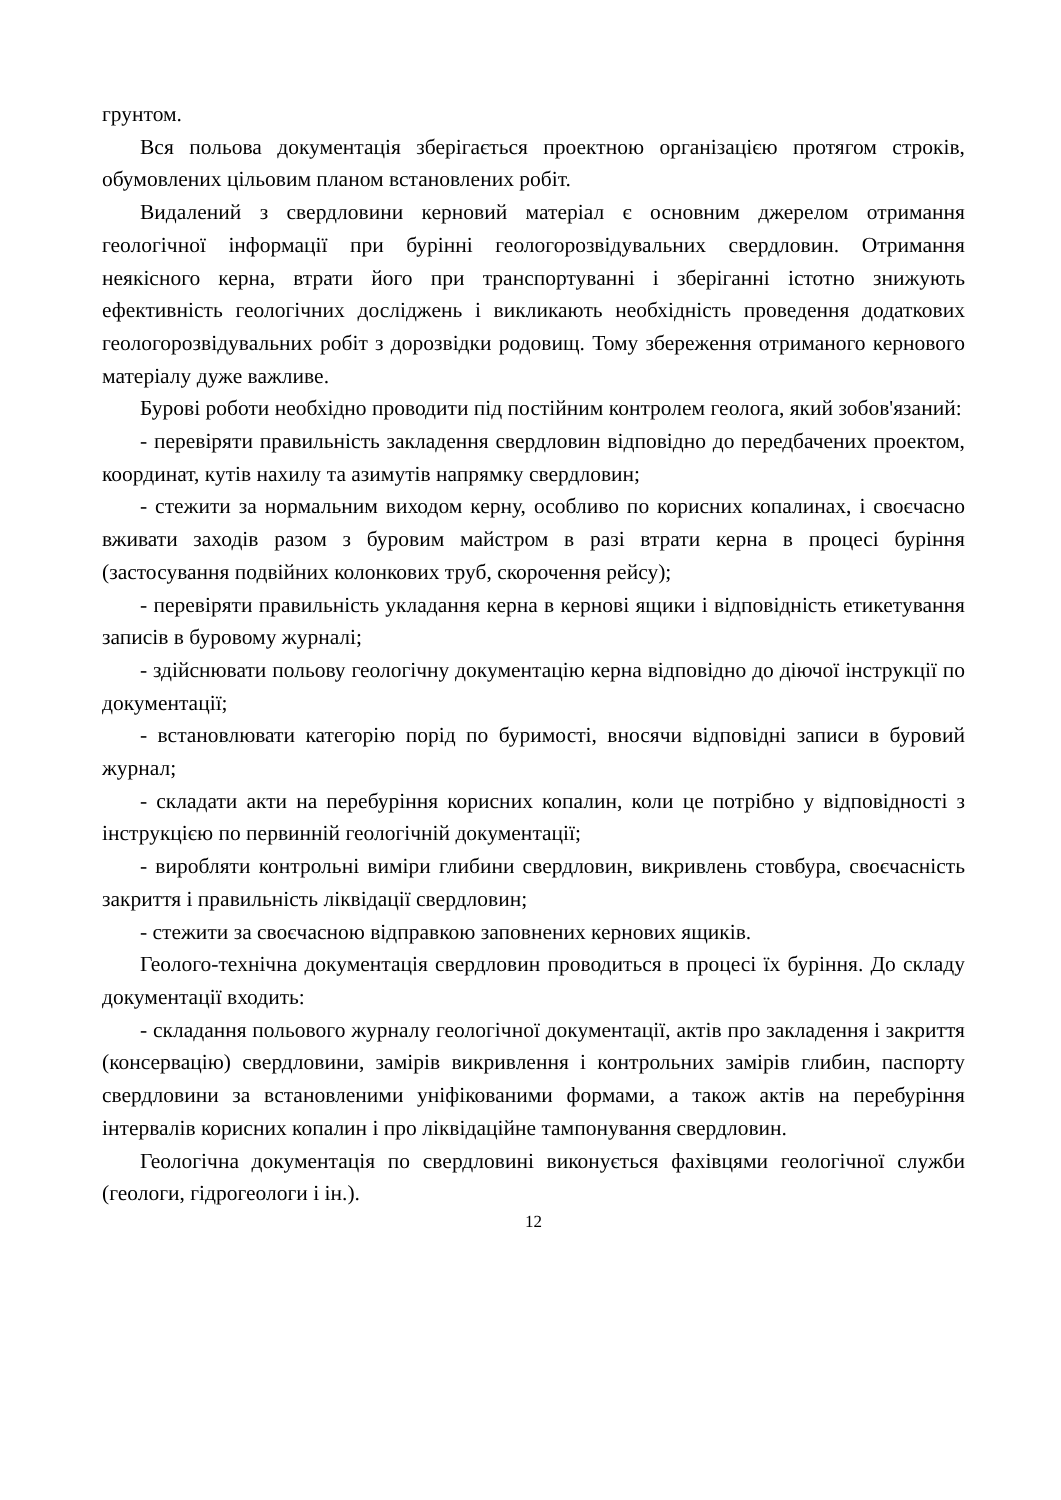грунтом.
Вся польова документація зберігається проектною організацією протягом строків, обумовлених цільовим планом встановлених робіт.
Видалений з свердловини керновий матеріал є основним джерелом отримання геологічної інформації при бурінні геологорозвідувальних свердловин. Отримання неякісного керна, втрати його при транспортуванні і зберіганні істотно знижують ефективність геологічних досліджень і викликають необхідність проведення додаткових геологорозвідувальних робіт з дорозвідки родовищ. Тому збереження отриманого кернового матеріалу дуже важливе.
Бурові роботи необхідно проводити під постійним контролем геолога, який зобов'язаний:
- перевіряти правильність закладення свердловин відповідно до передбачених проектом, координат, кутів нахилу та азимутів напрямку свердловин;
- стежити за нормальним виходом керну, особливо по корисних копалинах, і своєчасно вживати заходів разом з буровим майстром в разі втрати керна в процесі буріння (застосування подвійних колонкових труб, скорочення рейсу);
- перевіряти правильність укладання керна в кернові ящики і відповідність етикетування записів в буровому журналі;
- здійснювати польову геологічну документацію керна відповідно до діючої інструкції по документації;
- встановлювати категорію порід по буримості, вносячи відповідні записи в буровий журнал;
- складати акти на перебуріння корисних копалин, коли це потрібно у відповідності з інструкцією по первинній геологічній документації;
- виробляти контрольні виміри глибини свердловин, викривлень стовбура, своєчасність закриття і правильність ліквідації свердловин;
- стежити за своєчасною відправкою заповнених кернових ящиків.
Геолого-технічна документація свердловин проводиться в процесі їх буріння. До складу документації входить:
- складання польового журналу геологічної документації, актів про закладення і закриття (консервацію) свердловини, замірів викривлення і контрольних замірів глибин, паспорту свердловини за встановленими уніфікованими формами, а також актів на перебуріння інтервалів корисних копалин і про ліквідаційне тампонування свердловин.
Геологічна документація по свердловині виконується фахівцями геологічної служби (геологи, гідрогеологи і ін.).
12